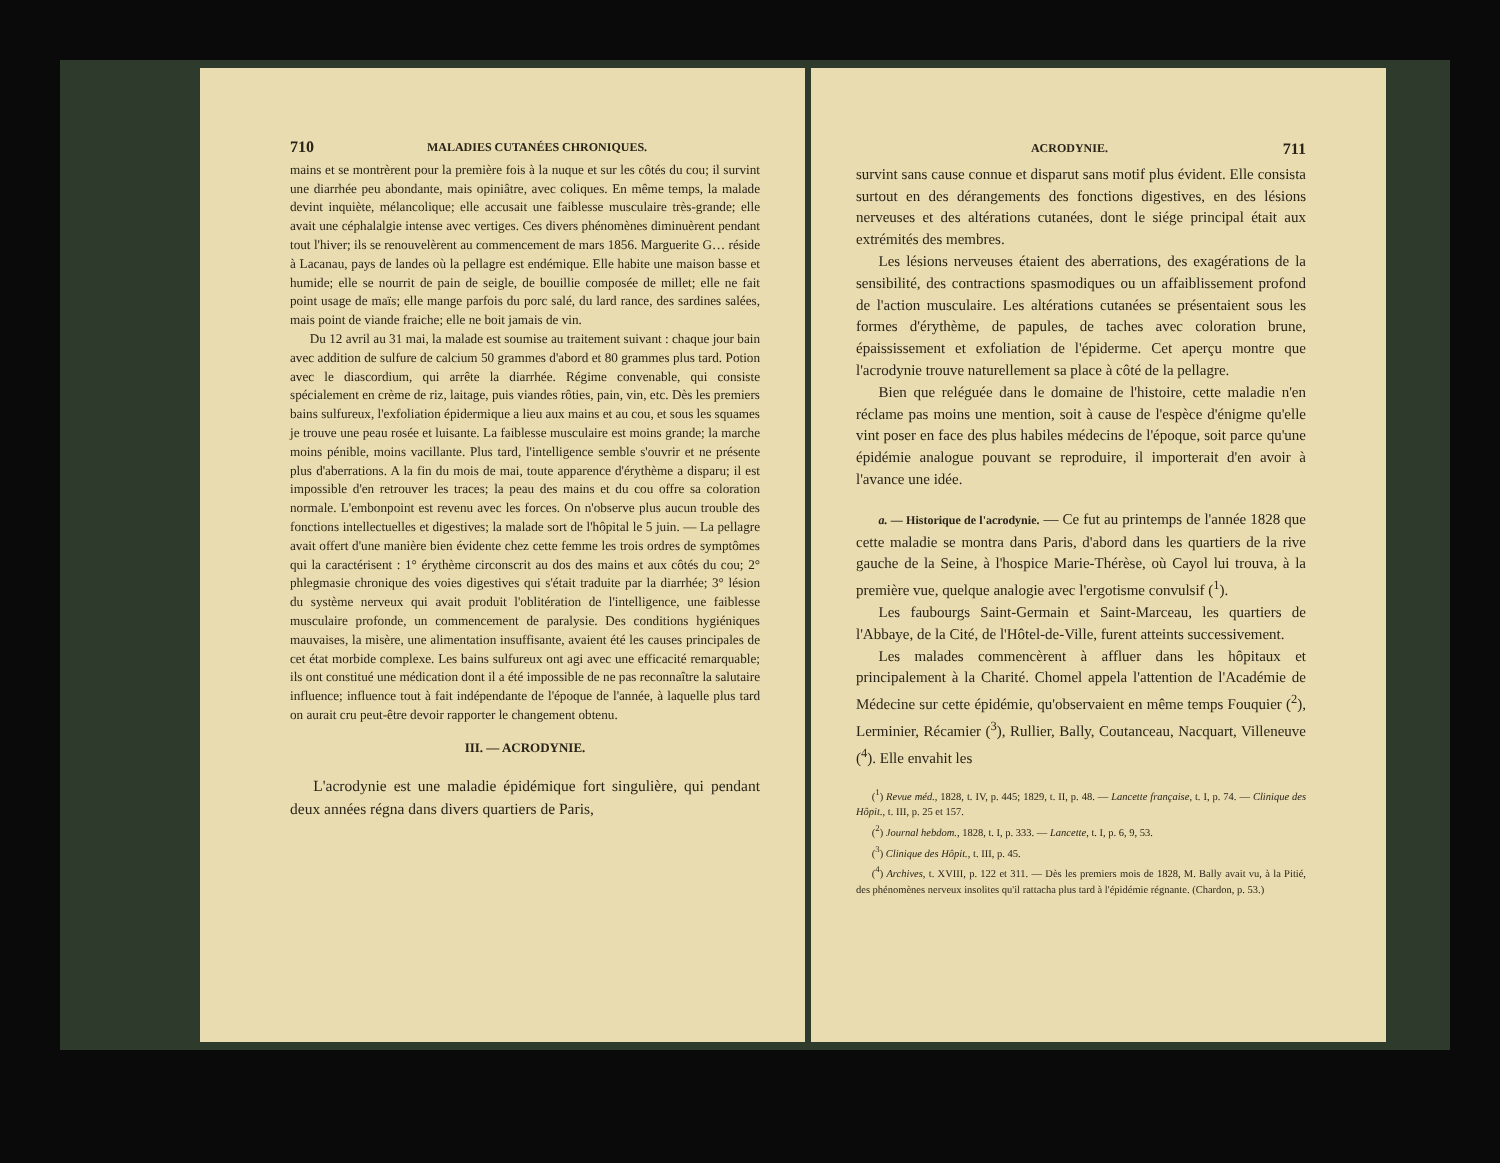710 MALADIES CUTANÉES CHRONIQUES.
mains et se montrèrent pour la première fois à la nuque et sur les côtés du cou; il survint une diarrhée peu abondante, mais opiniâtre, avec coliques. En même temps, la malade devint inquiète, mélancolique; elle accusait une faiblesse musculaire très-grande; elle avait une céphalalgie intense avec vertiges. Ces divers phénomènes diminuèrent pendant tout l'hiver; ils se renouvelèrent au commencement de mars 1856. Marguerite G… réside à Lacanau, pays de landes où la pellagre est endémique. Elle habite une maison basse et humide; elle se nourrit de pain de seigle, de bouillie composée de millet; elle ne fait point usage de maïs; elle mange parfois du porc salé, du lard rance, des sardines salées, mais point de viande fraiche; elle ne boit jamais de vin.
Du 12 avril au 31 mai, la malade est soumise au traitement suivant : chaque jour bain avec addition de sulfure de calcium 50 grammes d'abord et 80 grammes plus tard. Potion avec le diascordium, qui arrête la diarrhée. Régime convenable, qui consiste spécialement en crème de riz, laitage, puis viandes rôties, pain, vin, etc. Dès les premiers bains sulfureux, l'exfoliation épidermique a lieu aux mains et au cou, et sous les squames je trouve une peau rosée et luisante. La faiblesse musculaire est moins grande; la marche moins pénible, moins vacillante. Plus tard, l'intelligence semble s'ouvrir et ne présente plus d'aberrations. A la fin du mois de mai, toute apparence d'érythème a disparu; il est impossible d'en retrouver les traces; la peau des mains et du cou offre sa coloration normale. L'embonpoint est revenu avec les forces. On n'observe plus aucun trouble des fonctions intellectuelles et digestives; la malade sort de l'hôpital le 5 juin. — La pellagre avait offert d'une manière bien évidente chez cette femme les trois ordres de symptômes qui la caractérisent : 1° érythème circonscrit au dos des mains et aux côtés du cou; 2° phlegmasie chronique des voies digestives qui s'était traduite par la diarrhée; 3° lésion du système nerveux qui avait produit l'oblitération de l'intelligence, une faiblesse musculaire profonde, un commencement de paralysie. Des conditions hygiéniques mauvaises, la misère, une alimentation insuffisante, avaient été les causes principales de cet état morbide complexe. Les bains sulfureux ont agi avec une efficacité remarquable; ils ont constitué une médication dont il a été impossible de ne pas reconnaître la salutaire influence; influence tout à fait indépendante de l'époque de l'année, à laquelle plus tard on aurait cru peut-être devoir rapporter le changement obtenu.
III. — ACRODYNIE.
L'acrodynie est une maladie épidémique fort singulière, qui pendant deux années régna dans divers quartiers de Paris,
ACRODYNIE. 711
survint sans cause connue et disparut sans motif plus évident. Elle consista surtout en des dérangements des fonctions digestives, en des lésions nerveuses et des altérations cutanées, dont le siége principal était aux extrémités des membres.
Les lésions nerveuses étaient des aberrations, des exagérations de la sensibilité, des contractions spasmodiques ou un affaiblissement profond de l'action musculaire. Les altérations cutanées se présentaient sous les formes d'érythème, de papules, de taches avec coloration brune, épaississement et exfoliation de l'épiderme. Cet aperçu montre que l'acrodynie trouve naturellement sa place à côté de la pellagre.
Bien que reléguée dans le domaine de l'histoire, cette maladie n'en réclame pas moins une mention, soit à cause de l'espèce d'énigme qu'elle vint poser en face des plus habiles médecins de l'époque, soit parce qu'une épidémie analogue pouvant se reproduire, il importerait d'en avoir à l'avance une idée.
a. — Historique de l'acrodynie. — Ce fut au printemps de l'année 1828 que cette maladie se montra dans Paris, d'abord dans les quartiers de la rive gauche de la Seine, à l'hospice Marie-Thérèse, où Cayol lui trouva, à la première vue, quelque analogie avec l'ergotisme convulsif (<sup>1</sup>).
Les faubourgs Saint-Germain et Saint-Marceau, les quartiers de l'Abbaye, de la Cité, de l'Hôtel-de-Ville, furent atteints successivement.
Les malades commencèrent à affluer dans les hôpitaux et principalement à la Charité. Chomel appela l'attention de l'Académie de Médecine sur cette épidémie, qu'observaient en même temps Fouquier (<sup>2</sup>), Lerminier, Récamier (<sup>3</sup>), Rullier, Bally, Coutanceau, Nacquart, Villeneuve (<sup>4</sup>). Elle envahit les
(<sup>1</sup>) Revue méd., 1828, t. IV, p. 445; 1829, t. II, p. 48. — Lancette française, t. I, p. 74. — Clinique des Hôpit., t. III, p. 25 et 157.
(<sup>2</sup>) Journal hebdom., 1828, t. I, p. 333. — Lancette, t. I, p. 6, 9, 53.
(<sup>3</sup>) Clinique des Hôpit., t. III, p. 45.
(<sup>4</sup>) Archives, t. XVIII, p. 122 et 311. — Dès les premiers mois de 1828, M. Bally avait vu, à la Pitié, des phénomènes nerveux insolites qu'il rattacha plus tard à l'épidémie régnante. (Chardon, p. 53.)